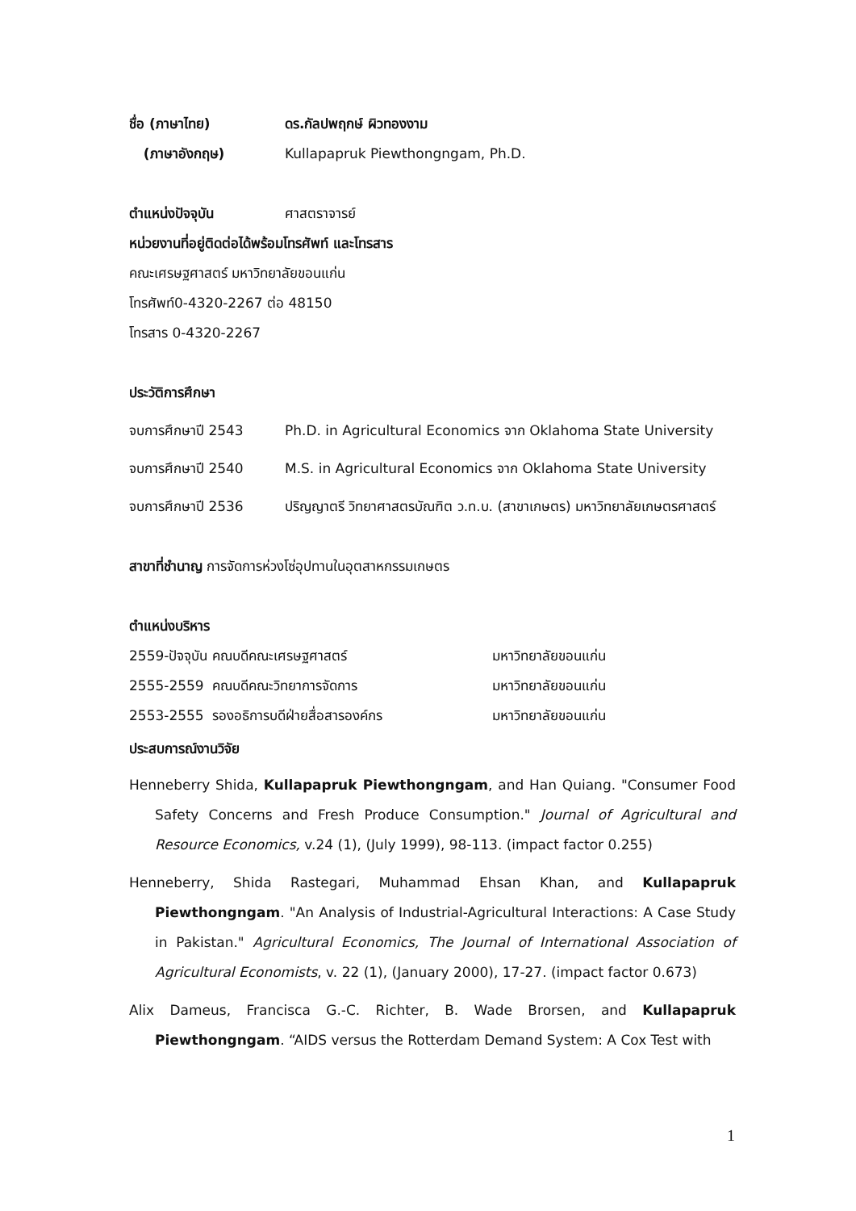ชื่อ (ภาษาไทย) ดร.กัลปพฤกษ์ ผิวทองงาม
(ภาษาอังกฤษ) Kullapapruk Piewthongngam, Ph.D.
ตำแหน่งปัจจุบัน ศาสตราจารย์
หน่วยงานที่อยู่ติดต่อได้พร้อมโทรศัพท์ และโทรสาร
คณะเศรษฐศาสตร์ มหาวิทยาลัยขอนแก่น
โทรศัพท์0-4320-2267 ต่อ 48150
โทรสาร 0-4320-2267
ประวัติการศึกษา
จบการศึกษาปี 2543 Ph.D. in Agricultural Economics จาก Oklahoma State University
จบการศึกษาปี 2540 M.S. in Agricultural Economics จาก Oklahoma State University
จบการศึกษาปี 2536 ปริญญาตรี วิทยาศาสตรบัณฑิต ว.ท.บ. (สาขาเกษตร) มหาวิทยาลัยเกษตรศาสตร์
สาขาที่ชำนาญ การจัดการห่วงโซ่อุปทานในอุตสาหกรรมเกษตร
ตำแหน่งบริหาร
2559-ปัจจุบัน คณบดีคณะเศรษฐศาสตร์ มหาวิทยาลัยขอนแก่น
2555-2559 คณบดีคณะวิทยาการจัดการ มหาวิทยาลัยขอนแก่น
2553-2555 รองอธิการบดีฝ่ายสื่อสารองค์กร มหาวิทยาลัยขอนแก่น
ประสบการณ์งานวิจัย
Henneberry Shida, Kullapapruk Piewthongngam, and Han Quiang. "Consumer Food Safety Concerns and Fresh Produce Consumption." Journal of Agricultural and Resource Economics, v.24 (1), (July 1999), 98-113. (impact factor 0.255)
Henneberry, Shida Rastegari, Muhammad Ehsan Khan, and Kullapapruk Piewthongngam. "An Analysis of Industrial-Agricultural Interactions: A Case Study in Pakistan." Agricultural Economics, The Journal of International Association of Agricultural Economists, v. 22 (1), (January 2000), 17-27. (impact factor 0.673)
Alix Dameus, Francisca G.-C. Richter, B. Wade Brorsen, and Kullapapruk Piewthongngam. “AIDS versus the Rotterdam Demand System: A Cox Test with
1